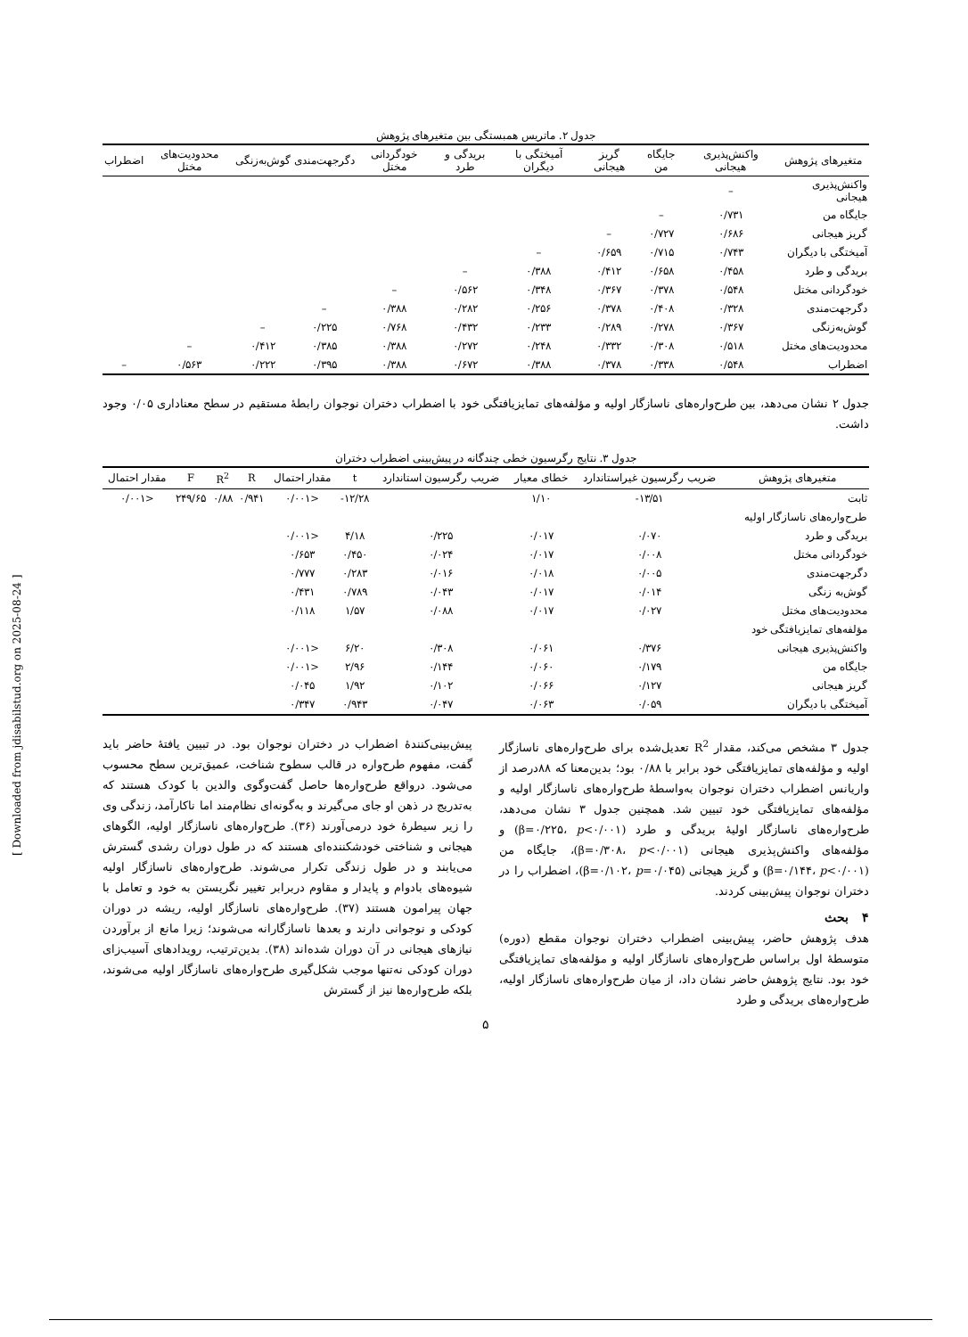جدول ۲. ماتریس همبستگی بین متغیرهای پژوهش
| متغیرهای پژوهش | واکنش‌پذیری هیجانی | جایگاه من | گریز هیجانی | آمیختگی با دیگران | بریدگی و طرد | خودگردانی مختل | دگرجهت‌مندی | گوش‌به‌زنگی | محدودیت‌های مختل | اضطراب |
| --- | --- | --- | --- | --- | --- | --- | --- | --- | --- | --- |
| واکنش‌پذیری هیجانی | – | | | | | | | | | |
| جایگاه من | ۰/۷۳۱ | – | | | | | | | | |
| گریز هیجانی | ۰/۶۸۶ | ۰/۷۲۷ | – | | | | | | | |
| آمیختگی با دیگران | ۰/۷۴۳ | ۰/۷۱۵ | ۰/۶۵۹ | – | | | | | | |
| بریدگی و طرد | ۰/۴۵۸ | ۰/۶۵۸ | ۰/۴۱۲ | ۰/۳۸۸ | – | | | | | |
| خودگردانی مختل | ۰/۵۴۸ | ۰/۳۷۸ | ۰/۳۶۷ | ۰/۳۴۸ | ۰/۵۶۲ | – | | | | |
| دگرجهت‌مندی | ۰/۳۲۸ | ۰/۴۰۸ | ۰/۳۷۸ | ۰/۲۵۶ | ۰/۲۸۲ | ۰/۳۸۸ | – | | | |
| گوش‌به‌زنگی | ۰/۳۶۷ | ۰/۲۷۸ | ۰/۲۸۹ | ۰/۲۳۳ | ۰/۴۳۲ | ۰/۷۶۸ | ۰/۲۲۵ | – | | |
| محدودیت‌های مختل | ۰/۵۱۸ | ۰/۳۰۸ | ۰/۳۳۲ | ۰/۲۴۸ | ۰/۲۷۲ | ۰/۳۸۸ | ۰/۳۸۵ | ۰/۴۱۲ | – | |
| اضطراب | ۰/۵۴۸ | ۰/۳۳۸ | ۰/۳۷۸ | ۰/۳۸۸ | ۰/۶۷۲ | ۰/۳۸۸ | ۰/۳۹۵ | ۰/۲۲۲ | ۰/۵۶۳ | – |
جدول ۲ نشان می‌دهد، بین طرح‌واره‌های ناسازگار اولیه و مؤلفه‌های تمایزیافتگی خود با اضطراب دختران نوجوان رابطهٔ مستقیم در سطح معناداری ۰/۰۵ وجود داشت.
جدول ۳. نتایج رگرسیون خطی چندگانه در پیش‌بینی اضطراب دختران
| متغیرهای پژوهش | ضریب رگرسیون غیراستاندارد | خطای معیار | ضریب رگرسیون استاندارد | t | مقدار احتمال | R | R<sup>2</sup> | F | مقدار احتمال |
| --- | --- | --- | --- | --- | --- | --- | --- | --- | --- |
| ثابت | ‎-۱۳/۵۱ | ۱/۱۰ | | ‎-۱۲/۲۸ | <۰/۰۰۱ | ۰/۹۴۱ | ۰/۸۸ | ۲۴۹/۶۵ | <۰/۰۰۱ |
| طرح‌واره‌های ناسازگار اولیه | | | | | | | | | |
| بریدگی و طرد | ۰/۰۷۰ | ۰/۰۱۷ | ۰/۲۲۵ | ۴/۱۸ | <۰/۰۰۱ | | | | |
| خودگردانی مختل | ۰/۰۰۸ | ۰/۰۱۷ | ۰/۰۲۴ | ۰/۴۵۰ | ۰/۶۵۳ | | | | |
| دگرجهت‌مندی | ۰/۰۰۵ | ۰/۰۱۸ | ۰/۰۱۶ | ۰/۲۸۳ | ۰/۷۷۷ | | | | |
| گوش‌به زنگی | ۰/۰۱۴ | ۰/۰۱۷ | ۰/۰۴۳ | ۰/۷۸۹ | ۰/۴۳۱ | | | | |
| محدودیت‌های مختل | ۰/۰۲۷ | ۰/۰۱۷ | ۰/۰۸۸ | ۱/۵۷ | ۰/۱۱۸ | | | | |
| مؤلفه‌های تمایزیافتگی خود | | | | | | | | | |
| واکنش‌پذیری هیجانی | ۰/۳۷۶ | ۰/۰۶۱ | ۰/۳۰۸ | ۶/۲۰ | <۰/۰۰۱ | | | | |
| جایگاه من | ۰/۱۷۹ | ۰/۰۶۰ | ۰/۱۴۴ | ۲/۹۶ | <۰/۰۰۱ | | | | |
| گریز هیجانی | ۰/۱۲۷ | ۰/۰۶۶ | ۰/۱۰۲ | ۱/۹۲ | ۰/۰۴۵ | | | | |
| آمیختگی با دیگران | ۰/۰۵۹ | ۰/۰۶۳ | ۰/۰۴۷ | ۰/۹۴۳ | ۰/۳۴۷ | | | | |
جدول ۳ مشخص می‌کند، مقدار R<sup>2</sup> تعدیل‌شده برای طرح‌واره‌های ناسازگار اولیه و مؤلفه‌های تمایزیافتگی خود برابر با ۰/۸۸ بود؛ بدین‌معنا که ۸۸درصد از واریانس اضطراب دختران نوجوان به‌واسطهٔ طرح‌واره‌های ناسازگار اولیه و مؤلفه‌های تمایزیافتگی خود تبیین شد. همچنین جدول ۳ نشان می‌دهد، طرح‌واره‌های ناسازگار اولیهٔ بریدگی و طرد (β=۰/۲۲۵، p<۰/۰۰۱) و مؤلفه‌های واکنش‌پذیری هیجانی (β=۰/۳۰۸، p<۰/۰۰۱)، جایگاه من (β=۰/۱۴۴، p<۰/۰۰۱) و گریز هیجانی (β=۰/۱۰۲، p=۰/۰۴۵)، اضطراب را در دختران نوجوان پیش‌بینی کردند.
۴ بحث
هدف پژوهش حاضر، پیش‌بینی اضطراب دختران نوجوان مقطع (دوره) متوسطهٔ اول براساس طرح‌واره‌های ناسازگار اولیه و مؤلفه‌های تمایزیافتگی خود بود. نتایج پژوهش حاضر نشان داد، از میان طرح‌واره‌های ناسازگار اولیه، طرح‌واره‌های بریدگی و طرد
پیش‌بینی‌کنندهٔ اضطراب در دختران نوجوان بود. در تبیین یافتهٔ حاضر باید گفت، مفهوم طرح‌واره در قالب سطوح شناخت، عمیق‌ترین سطح محسوب می‌شود. درواقع طرح‌واره‌ها حاصل گفت‌وگوی والدین با کودک هستند که به‌تدریج در ذهن او جای می‌گیرند و به‌گونه‌ای نظام‌مند اما ناکارآمد، زندگی وی را زیر سیطرهٔ خود درمی‌آورند (۳۶). طرح‌واره‌های ناسازگار اولیه، الگوهای هیجانی و شناختی خودشکننده‌ای هستند که در طول دوران رشدی گسترش می‌یابند و در طول زندگی تکرار می‌شوند. طرح‌واره‌های ناسازگار اولیه شیوه‌های بادوام و پایدار و مقاوم دربرابر تغییر نگریستن به خود و تعامل با جهان پیرامون هستند (۳۷). طرح‌واره‌های ناسازگار اولیه، ریشه در دوران کودکی و نوجوانی دارند و بعدها ناسازگارانه می‌شوند؛ زیرا مانع از برآوردن نیازهای هیجانی در آن دوران شده‌اند (۳۸). بدین‌ترتیب، رویدادهای آسیب‌زای دوران کودکی نه‌تنها موجب شکل‌گیری طرح‌واره‌های ناسازگار اولیه می‌شوند، بلکه طرح‌واره‌ها نیز از گسترش
۵
[ Downloaded from jdisabilstud.org on 2025-08-24 ]